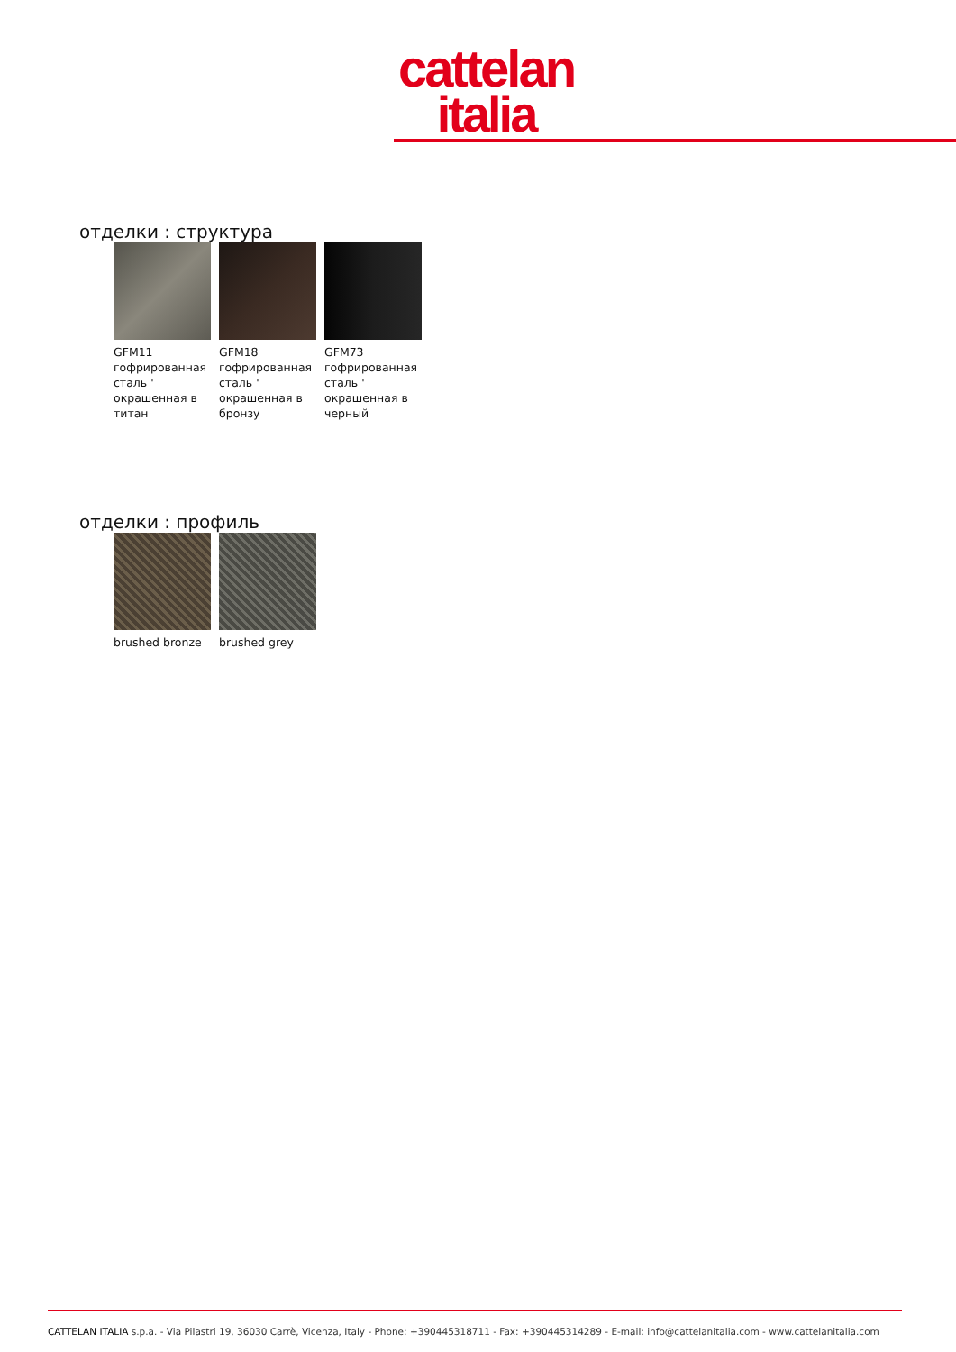cattelan
italia
отделки : структура
GFM11 гофрированная сталь ' окрашенная в титан
GFM18 гофрированная сталь ' окрашенная в бронзу
GFM73 гофрированная сталь ' окрашенная в черный
отделки : профиль
brushed bronze brushed grey
CATTELAN ITALIA s.p.a. - Via Pilastri 19, 36030 Carrè, Vicenza, Italy - Phone: +390445318711 - Fax: +390445314289 - E-mail: info@cattelanitalia.com - www.cattelanitalia.com